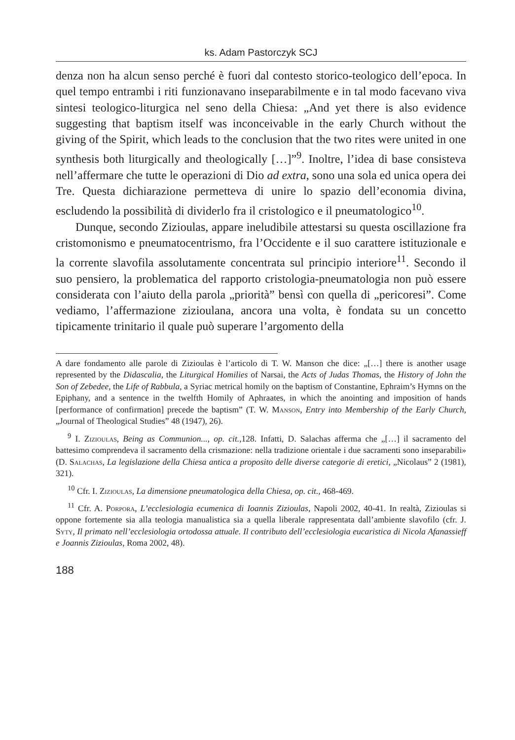ks. Adam Pastorczyk SCJ
denza non ha alcun senso perché è fuori dal contesto storico-teologico dell’epoca. In quel tempo entrambi i riti funzionavano inseparabilmente e in tal modo facevano viva sintesi teologico-liturgica nel seno della Chiesa: „And yet there is also evidence suggesting that baptism itself was inconceivable in the early Church without the giving of the Spirit, which leads to the conclusion that the two rites were united in one synthesis both liturgically and theologically […]”<sup>9</sup>. Inoltre, l’idea di base consisteva nell’affermare che tutte le operazioni di Dio ad extra, sono una sola ed unica opera dei Tre. Questa dichiarazione permetteva di unire lo spazio dell’economia divina, escludendo la possibilità di dividerlo fra il cristologico e il pneumatologico<sup>10</sup>.
Dunque, secondo Zizioulas, appare ineludibile attestarsi su questa oscillazione fra cristomonismo e pneumatocentrismo, fra l’Occidente e il suo carattere istituzionale e la corrente slavofila assolutamente concentrata sul principio interiore<sup>11</sup>. Secondo il suo pensiero, la problematica del rapporto cristologia-pneumatologia non può essere considerata con l’aiuto della parola „priorità” bensì con quella di „pericoresi”. Come vediamo, l’affermazione zizioulana, ancora una volta, è fondata su un concetto tipicamente trinitario il quale può superare l’argomento della
A dare fondamento alle parole di Zizioulas è l’articolo di T. W. Manson che dice: „[…] there is another usage represented by the Didascalia, the Liturgical Homilies of Narsai, the Acts of Judas Thomas, the History of John the Son of Zebedee, the Life of Rabbula, a Syriac metrical homily on the baptism of Constantine, Ephraim’s Hymns on the Epiphany, and a sentence in the twelfth Homily of Aphraates, in which the anointing and imposition of hands [performance of confirmation] precede the baptism” (T. W. Manson, Entry into Membership of the Early Church, „Journal of Theological Studies” 48 (1947), 26).
<sup>9</sup> I. Zizioulas, Being as Communion..., op. cit.,128. Infatti, D. Salachas afferma che „[…] il sacramento del battesimo comprendeva il sacramento della crismazione: nella tradizione orientale i due sacramenti sono inseparabili» (D. Salachas, La legislazione della Chiesa antica a proposito delle diverse categorie di eretici, „Nicolaus” 2 (1981), 321).
<sup>10</sup> Cfr. I. Zizioulas, La dimensione pneumatologica della Chiesa, op. cit., 468-469.
<sup>11</sup> Cfr. A. Porpora, L’ecclesiologia ecumenica di Ioannis Zizioulas, Napoli 2002, 40-41. In realtà, Zizioulas si oppone fortemente sia alla teologia manualistica sia a quella liberale rappresentata dall’ambiente slavofilo (cfr. J. Syty, Il primato nell’ecclesiologia ortodossa attuale. Il contributo dell’ecclesiologia eucaristica di Nicola Afanassieff e Joannis Zizioulas, Roma 2002, 48).
188